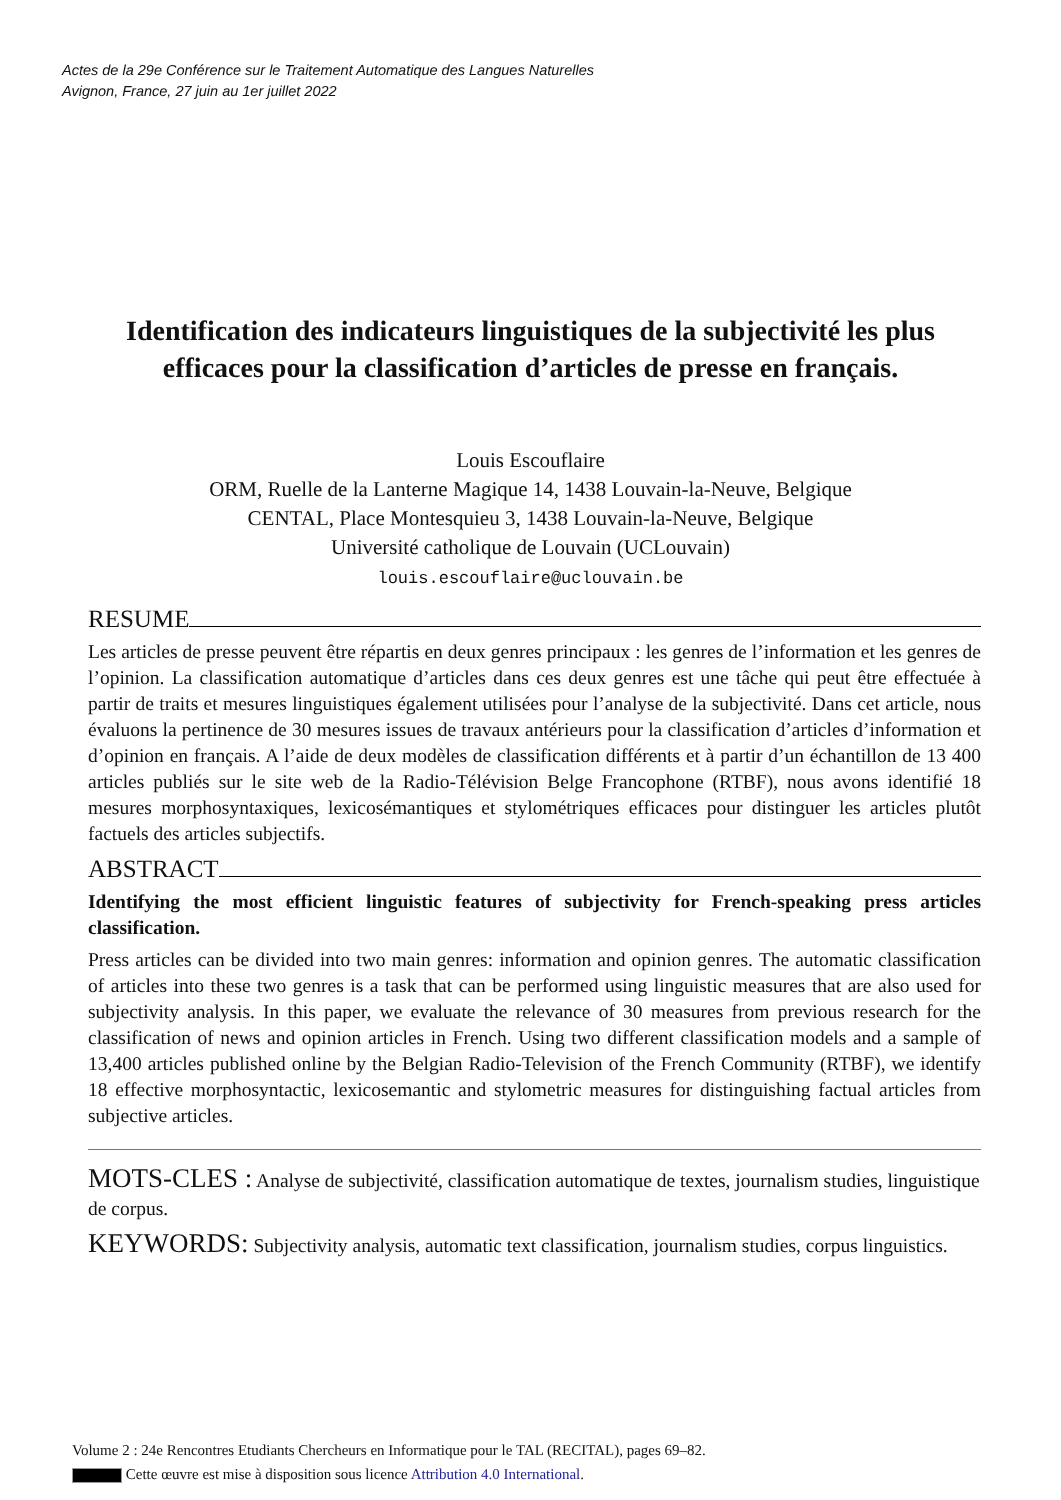Actes de la 29e Conférence sur le Traitement Automatique des Langues Naturelles
Avignon, France, 27 juin au 1er juillet 2022
Identification des indicateurs linguistiques de la subjectivité les plus efficaces pour la classification d’articles de presse en français.
Louis Escouflaire
ORM, Ruelle de la Lanterne Magique 14, 1438 Louvain-la-Neuve, Belgique
CENTAL, Place Montesquieu 3, 1438 Louvain-la-Neuve, Belgique
Université catholique de Louvain (UCLouvain)
louis.escouflaire@uclouvain.be
RESUME
Les articles de presse peuvent être répartis en deux genres principaux : les genres de l’information et les genres de l’opinion. La classification automatique d’articles dans ces deux genres est une tâche qui peut être effectuée à partir de traits et mesures linguistiques également utilisées pour l’analyse de la subjectivité. Dans cet article, nous évaluons la pertinence de 30 mesures issues de travaux antérieurs pour la classification d’articles d’information et d’opinion en français. A l’aide de deux modèles de classification différents et à partir d’un échantillon de 13 400 articles publiés sur le site web de la Radio-Télévision Belge Francophone (RTBF), nous avons identifié 18 mesures morphosyntaxiques, lexicosémantiques et stylométriques efficaces pour distinguer les articles plutôt factuels des articles subjectifs.
ABSTRACT
Identifying the most efficient linguistic features of subjectivity for French-speaking press articles classification.
Press articles can be divided into two main genres: information and opinion genres. The automatic classification of articles into these two genres is a task that can be performed using linguistic measures that are also used for subjectivity analysis. In this paper, we evaluate the relevance of 30 measures from previous research for the classification of news and opinion articles in French. Using two different classification models and a sample of 13,400 articles published online by the Belgian Radio-Television of the French Community (RTBF), we identify 18 effective morphosyntactic, lexicosemantic and stylometric measures for distinguishing factual articles from subjective articles.
MOTS-CLES : Analyse de subjectivité, classification automatique de textes, journalism studies, linguistique de corpus.
KEYWORDS: Subjectivity analysis, automatic text classification, journalism studies, corpus linguistics.
Volume 2 : 24e Rencontres Etudiants Chercheurs en Informatique pour le TAL (RECITAL), pages 69–82.
Cette œuvre est mise à disposition sous licence Attribution 4.0 International.